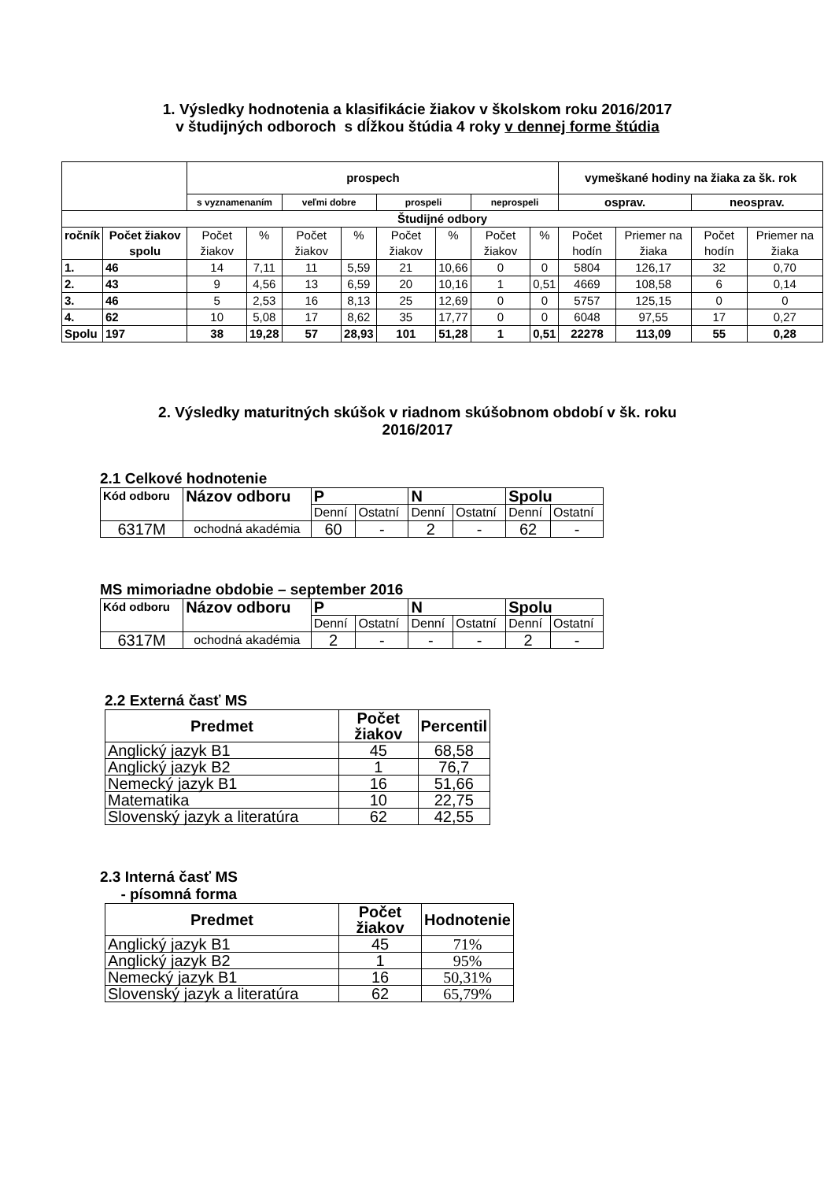1. Výsledky hodnotenia a klasifikácie žiakov v školskom roku 2016/2017
v študijných odboroch s dĺžkou štúdia 4 roky v dennej forme štúdia
| | | prospech | | | | | | | | vymeškané hodiny na žiaka za šk. rok | | | |
| | | s vyznamenaním | | veľmi dobre | | prospeli | | neprospeli | | osprav. | | neosprav. | |
| Študijné odbory | | | | | | | | | | | | | |
| ročník | Počet žiakov spolu | Počet žiakov | % | Počet žiakov | % | Počet žiakov | % | Počet žiakov | % | Počet hodín | Priemer na žiaka | Počet hodín | Priemer na žiaka |
| 1. | 46 | 14 | 7,11 | 11 | 5,59 | 21 | 10,66 | 0 | 0 | 5804 | 126,17 | 32 | 0,70 |
| 2. | 43 | 9 | 4,56 | 13 | 6,59 | 20 | 10,16 | 1 | 0,51 | 4669 | 108,58 | 6 | 0,14 |
| 3. | 46 | 5 | 2,53 | 16 | 8,13 | 25 | 12,69 | 0 | 0 | 5757 | 125,15 | 0 | 0 |
| 4. | 62 | 10 | 5,08 | 17 | 8,62 | 35 | 17,77 | 0 | 0 | 6048 | 97,55 | 17 | 0,27 |
| Spolu | 197 | 38 | 19,28 | 57 | 28,93 | 101 | 51,28 | 1 | 0,51 | 22278 | 113,09 | 55 | 0,28 |
2. Výsledky maturitných skúšok v riadnom skúšobnom období v šk. roku
2016/2017
2.1 Celkové hodnotenie
| Kód odboru | Názov odboru | P | | N | | Spolu | |
| | | Denní | Ostatní | Denní | Ostatní | Denní | Ostatní |
| 6317M | ochodná akadémia | 60 | - | 2 | - | 62 | - |
MS mimoriadne obdobie – september 2016
| Kód odboru | Názov odboru | P | | N | | Spolu | |
| | | Denní | Ostatní | Denní | Ostatní | Denní | Ostatní |
| 6317M | ochodná akadémia | 2 | - | - | - | 2 | - |
2.2 Externá časť MS
| Predmet | Počet žiakov | Percentil |
| Anglický jazyk B1 | 45 | 68,58 |
| Anglický jazyk B2 | 1 | 76,7 |
| Nemecký jazyk B1 | 16 | 51,66 |
| Matematika | 10 | 22,75 |
| Slovenský jazyk a literatúra | 62 | 42,55 |
2.3 Interná časť MS
- písomná forma
| Predmet | Počet žiakov | Hodnotenie |
| Anglický jazyk B1 | 45 | 71% |
| Anglický jazyk B2 | 1 | 95% |
| Nemecký jazyk B1 | 16 | 50,31% |
| Slovenský jazyk a literatúra | 62 | 65,79% |